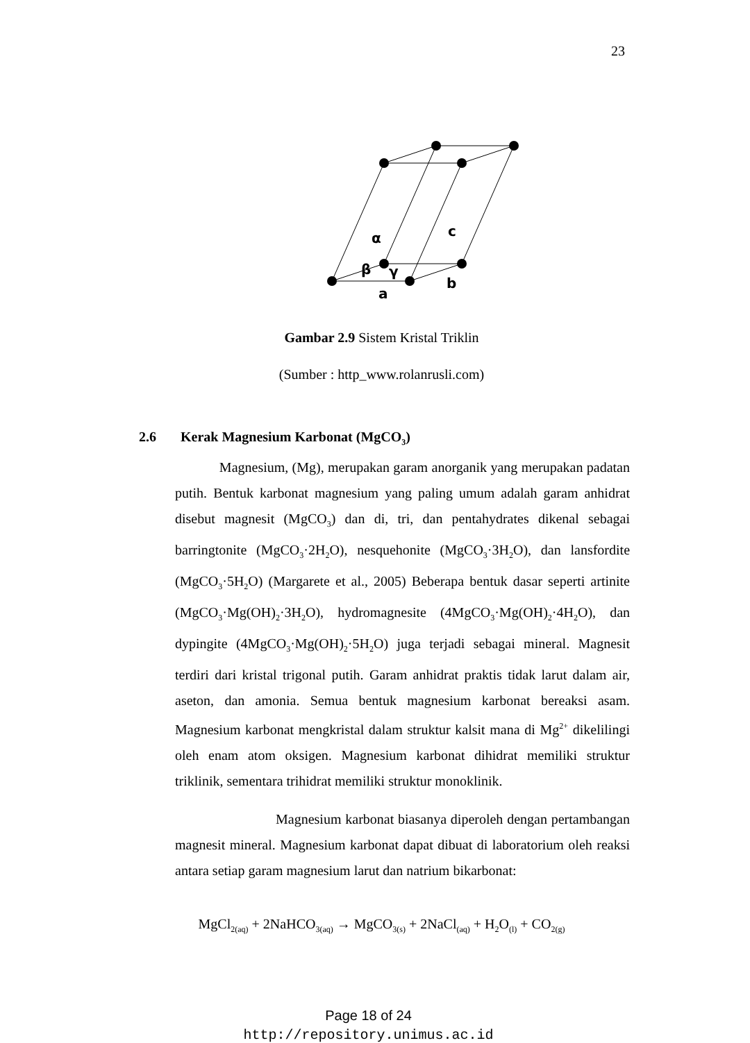23
α
c
β
γ
a
b
Gambar 2.9 Sistem Kristal Triklin
(Sumber : http_www.rolanrusli.com)
2.6 Kerak Magnesium Karbonat (MgCO<sub>3</sub>)
Magnesium, (Mg), merupakan garam anorganik yang merupakan padatan putih. Bentuk karbonat magnesium yang paling umum adalah garam anhidrat disebut magnesit (MgCO<sub>3</sub>) dan di, tri, dan pentahydrates dikenal sebagai barringtonite (MgCO<sub>3</sub>·2H<sub>2</sub>O), nesquehonite (MgCO<sub>3</sub>·3H<sub>2</sub>O), dan lansfordite (MgCO<sub>3</sub>·5H<sub>2</sub>O) (Margarete et al., 2005) Beberapa bentuk dasar seperti artinite (MgCO<sub>3</sub>·Mg(OH)<sub>2</sub>·3H<sub>2</sub>O), hydromagnesite (4MgCO<sub>3</sub>·Mg(OH)<sub>2</sub>·4H<sub>2</sub>O), dan dypingite (4MgCO<sub>3</sub>·Mg(OH)<sub>2</sub>·5H<sub>2</sub>O) juga terjadi sebagai mineral. Magnesit terdiri dari kristal trigonal putih. Garam anhidrat praktis tidak larut dalam air, aseton, dan amonia. Semua bentuk magnesium karbonat bereaksi asam. Magnesium karbonat mengkristal dalam struktur kalsit mana di Mg<sup>2+</sup> dikelilingi oleh enam atom oksigen. Magnesium karbonat dihidrat memiliki struktur triklinik, sementara trihidrat memiliki struktur monoklinik.
Magnesium karbonat biasanya diperoleh dengan pertambangan magnesit mineral. Magnesium karbonat dapat dibuat di laboratorium oleh reaksi antara setiap garam magnesium larut dan natrium bikarbonat:
MgCl<sub>2(aq)</sub> + 2NaHCO<sub>3(aq)</sub> → MgCO<sub>3(s)</sub> + 2NaCl<sub>(aq)</sub> + H<sub>2</sub>O<sub>(l)</sub> + CO<sub>2(g)</sub>
Page 18 of 24
http://repository.unimus.ac.id